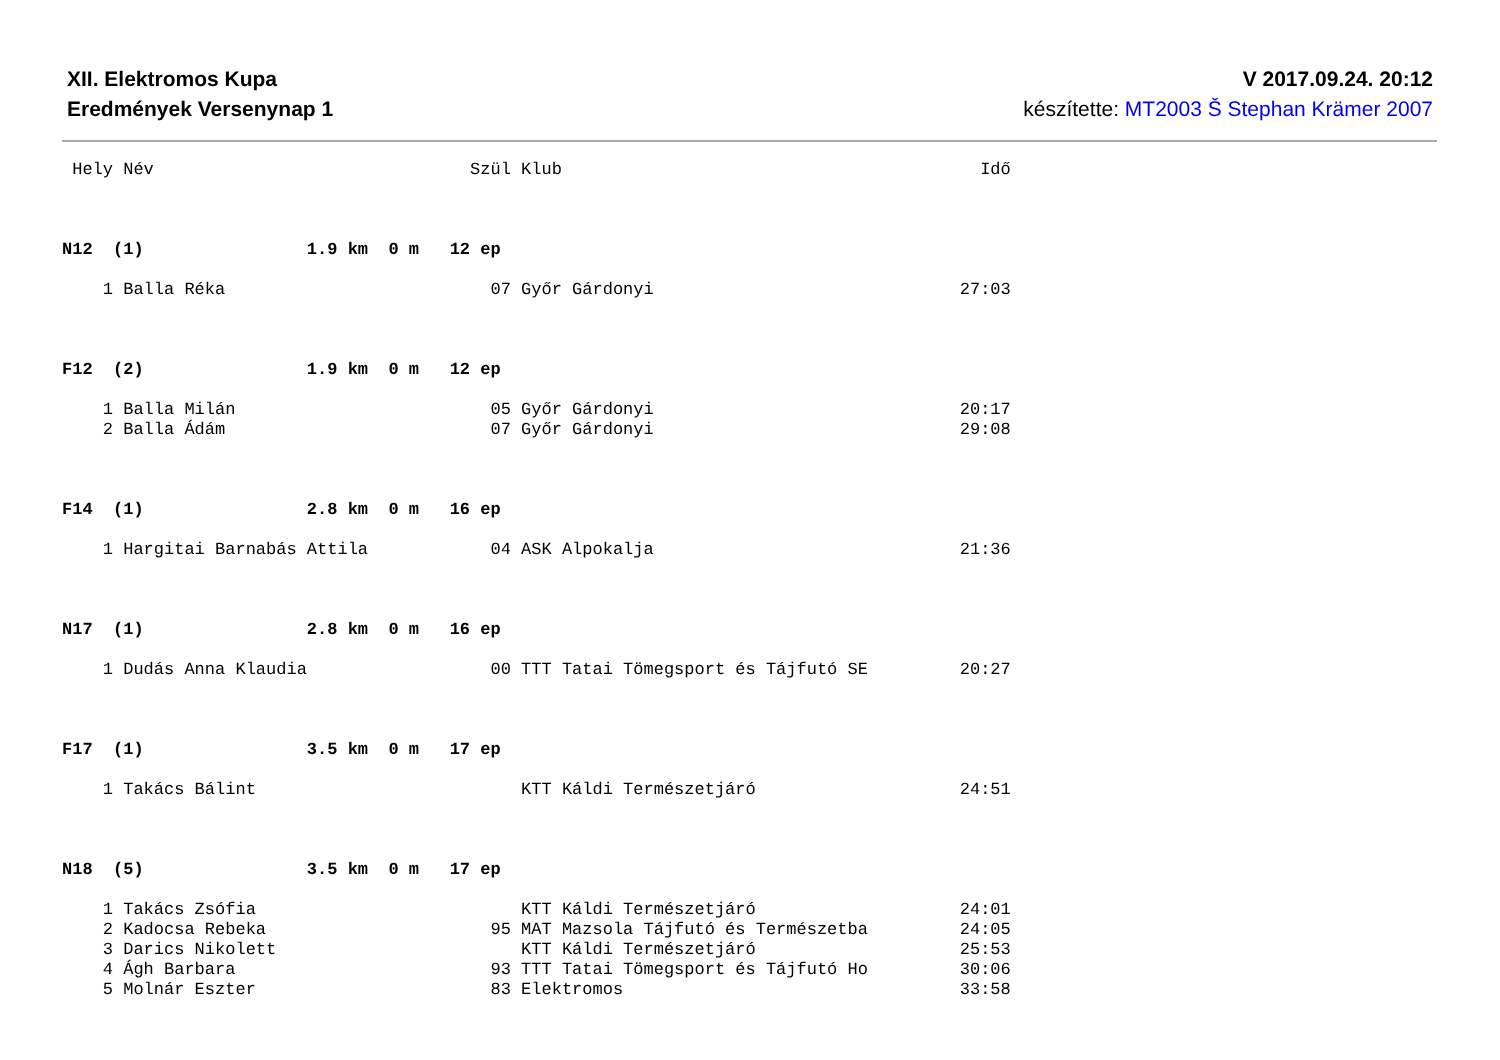XII. Elektromos Kupa
Eredmények Versenynap 1
V 2017.09.24. 20:12
készítette: MT2003 Š Stephan Krämer 2007
 Hely Név                               Szül Klub                                         Idő



N12  (1)                1.9 km  0 m   12 ep

    1 Balla Réka                          07 Győr Gárdonyi                              27:03



F12  (2)                1.9 km  0 m   12 ep

    1 Balla Milán                         05 Győr Gárdonyi                              20:17
    2 Balla Ádám                          07 Győr Gárdonyi                              29:08



F14  (1)                2.8 km  0 m   16 ep

    1 Hargitai Barnabás Attila            04 ASK Alpokalja                              21:36



N17  (1)                2.8 km  0 m   16 ep

    1 Dudás Anna Klaudia                  00 TTT Tatai Tömegsport és Tájfutó SE         20:27



F17  (1)                3.5 km  0 m   17 ep

    1 Takács Bálint                          KTT Káldi Természetjáró                    24:51



N18  (5)                3.5 km  0 m   17 ep

    1 Takács Zsófia                          KTT Káldi Természetjáró                    24:01
    2 Kadocsa Rebeka                      95 MAT Mazsola Tájfutó és Természetba         24:05
    3 Darics Nikolett                        KTT Káldi Természetjáró                    25:53
    4 Ágh Barbara                         93 TTT Tatai Tömegsport és Tájfutó Ho         30:06
    5 Molnár Eszter                       83 Elektromos                                 33:58